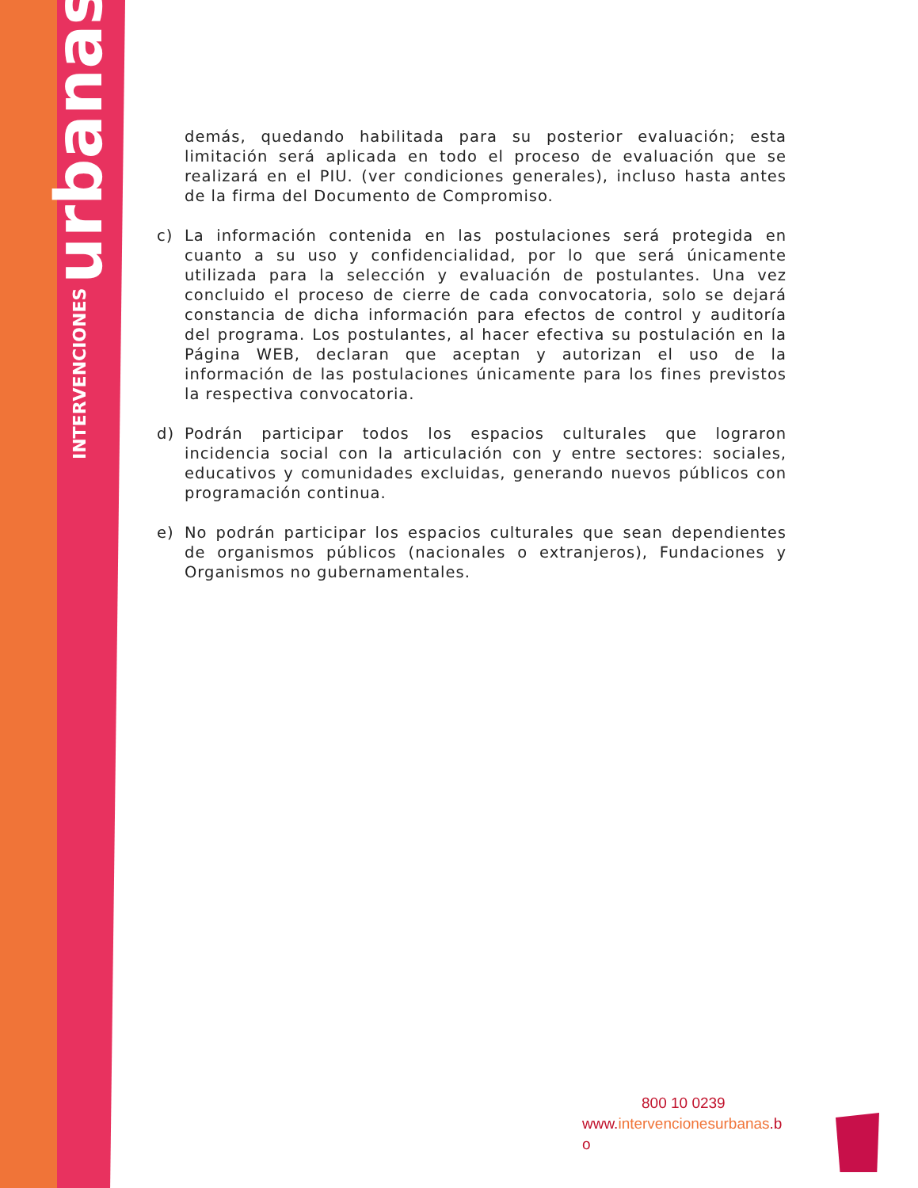INTERVENCIONES urbanas
demás, quedando habilitada para su posterior evaluación; esta limitación será aplicada en todo el proceso de evaluación que se realizará en el PIU. (ver condiciones generales), incluso hasta antes de la firma del Documento de Compromiso.
c) La información contenida en las postulaciones será protegida en cuanto a su uso y confidencialidad, por lo que será únicamente utilizada para la selección y evaluación de postulantes. Una vez concluido el proceso de cierre de cada convocatoria, solo se dejará constancia de dicha información para efectos de control y auditoría del programa. Los postulantes, al hacer efectiva su postulación en la Página WEB, declaran que aceptan y autorizan el uso de la información de las postulaciones únicamente para los fines previstos la respectiva convocatoria.
d) Podrán participar todos los espacios culturales que lograron incidencia social con la articulación con y entre sectores: sociales, educativos y comunidades excluidas, generando nuevos públicos con programación continua.
e) No podrán participar los espacios culturales que sean dependientes de organismos públicos (nacionales o extranjeros), Fundaciones y Organismos no gubernamentales.
800 10 0239
www.intervencionesurbanas.b o